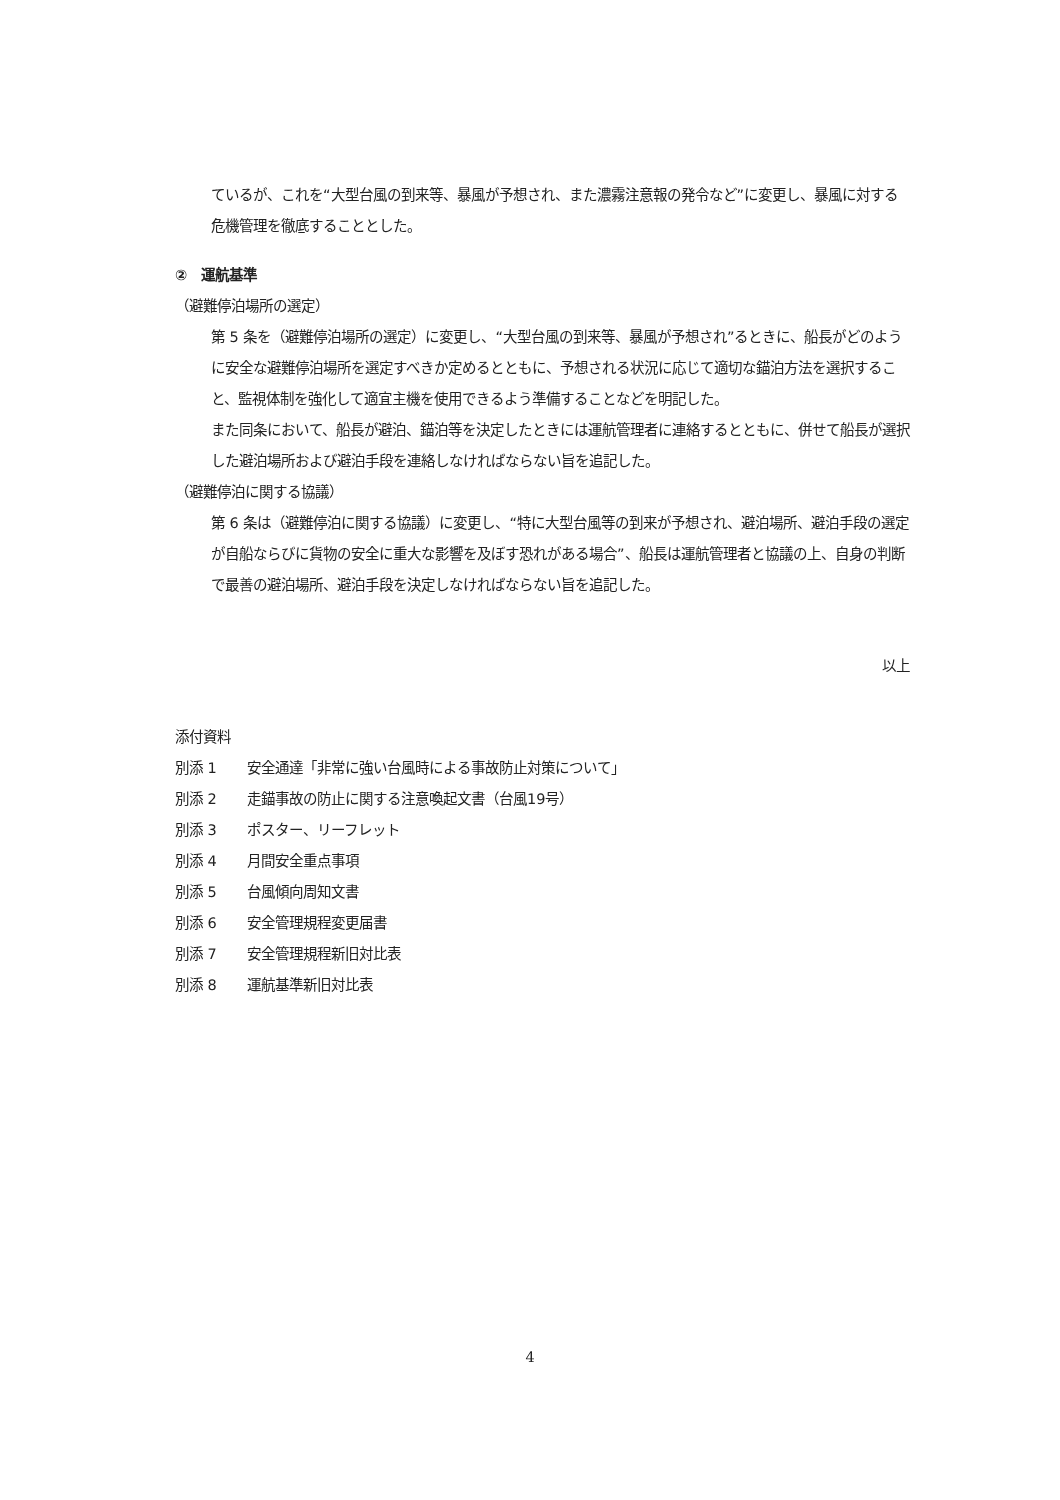ているが、これを“大型台風の到来等、暴風が予想され、また濃霧注意報の発令など”に変更し、暴風に対する危機管理を徹底することとした。
②　運航基準
（避難停泊場所の選定）
第 5 条を（避難停泊場所の選定）に変更し、“大型台風の到来等、暴風が予想され”るときに、船長がどのように安全な避難停泊場所を選定すべきか定めるとともに、予想される状況に応じて適切な錨泊方法を選択すること、監視体制を強化して適宜主機を使用できるよう準備することなどを明記した。
また同条において、船長が避泊、錨泊等を決定したときには運航管理者に連絡するとともに、併せて船長が選択した避泊場所および避泊手段を連絡しなければならない旨を追記した。
（避難停泊に関する協議）
第 6 条は（避難停泊に関する協議）に変更し、“特に大型台風等の到来が予想され、避泊場所、避泊手段の選定が自船ならびに貨物の安全に重大な影響を及ぼす恐れがある場合”、船長は運航管理者と協議の上、自身の判断で最善の避泊場所、避泊手段を決定しなければならない旨を追記した。
以上
添付資料
別添 1 安全通達「非常に強い台風時による事故防止対策について」
別添 2 走錨事故の防止に関する注意喚起文書（台風19号）
別添 3 ポスター、リーフレット
別添 4 月間安全重点事項
別添 5 台風傾向周知文書
別添 6 安全管理規程変更届書
別添 7 安全管理規程新旧対比表
別添 8 運航基準新旧対比表
4